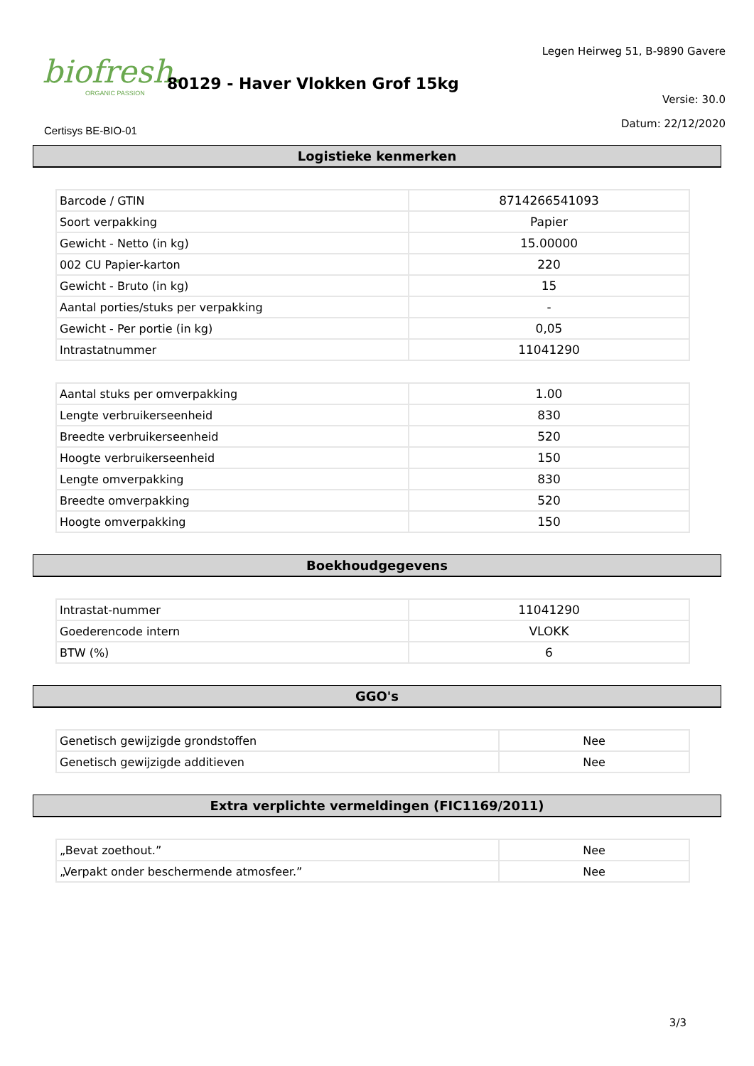biofresh.
ORGANIC PASSION
80129 - Haver Vlokken Grof 15kg
Legen Heirweg 51, B-9890 Gavere
Versie: 30.0
Datum: 22/12/2020
Certisys BE-BIO-01
Logistieke kenmerken
| Barcode / GTIN | 8714266541093 |
| Soort verpakking | Papier |
| Gewicht - Netto (in kg) | 15.00000 |
| 002 CU Papier-karton | 220 |
| Gewicht - Bruto (in kg) | 15 |
| Aantal porties/stuks per verpakking | - |
| Gewicht - Per portie (in kg) | 0,05 |
| Intrastatnummer | 11041290 |
| Aantal stuks per omverpakking | 1.00 |
| Lengte verbruikerseenheid | 830 |
| Breedte verbruikerseenheid | 520 |
| Hoogte verbruikerseenheid | 150 |
| Lengte omverpakking | 830 |
| Breedte omverpakking | 520 |
| Hoogte omverpakking | 150 |
Boekhoudgegevens
| Intrastat-nummer | 11041290 |
| Goederencode intern | VLOKK |
| BTW (%) | 6 |
GGO's
| Genetisch gewijzigde grondstoffen | Nee |
| Genetisch gewijzigde additieven | Nee |
Extra verplichte vermeldingen (FIC1169/2011)
| „Bevat zoethout.” | Nee |
| „Verpakt onder beschermende atmosfeer.” | Nee |
3/3